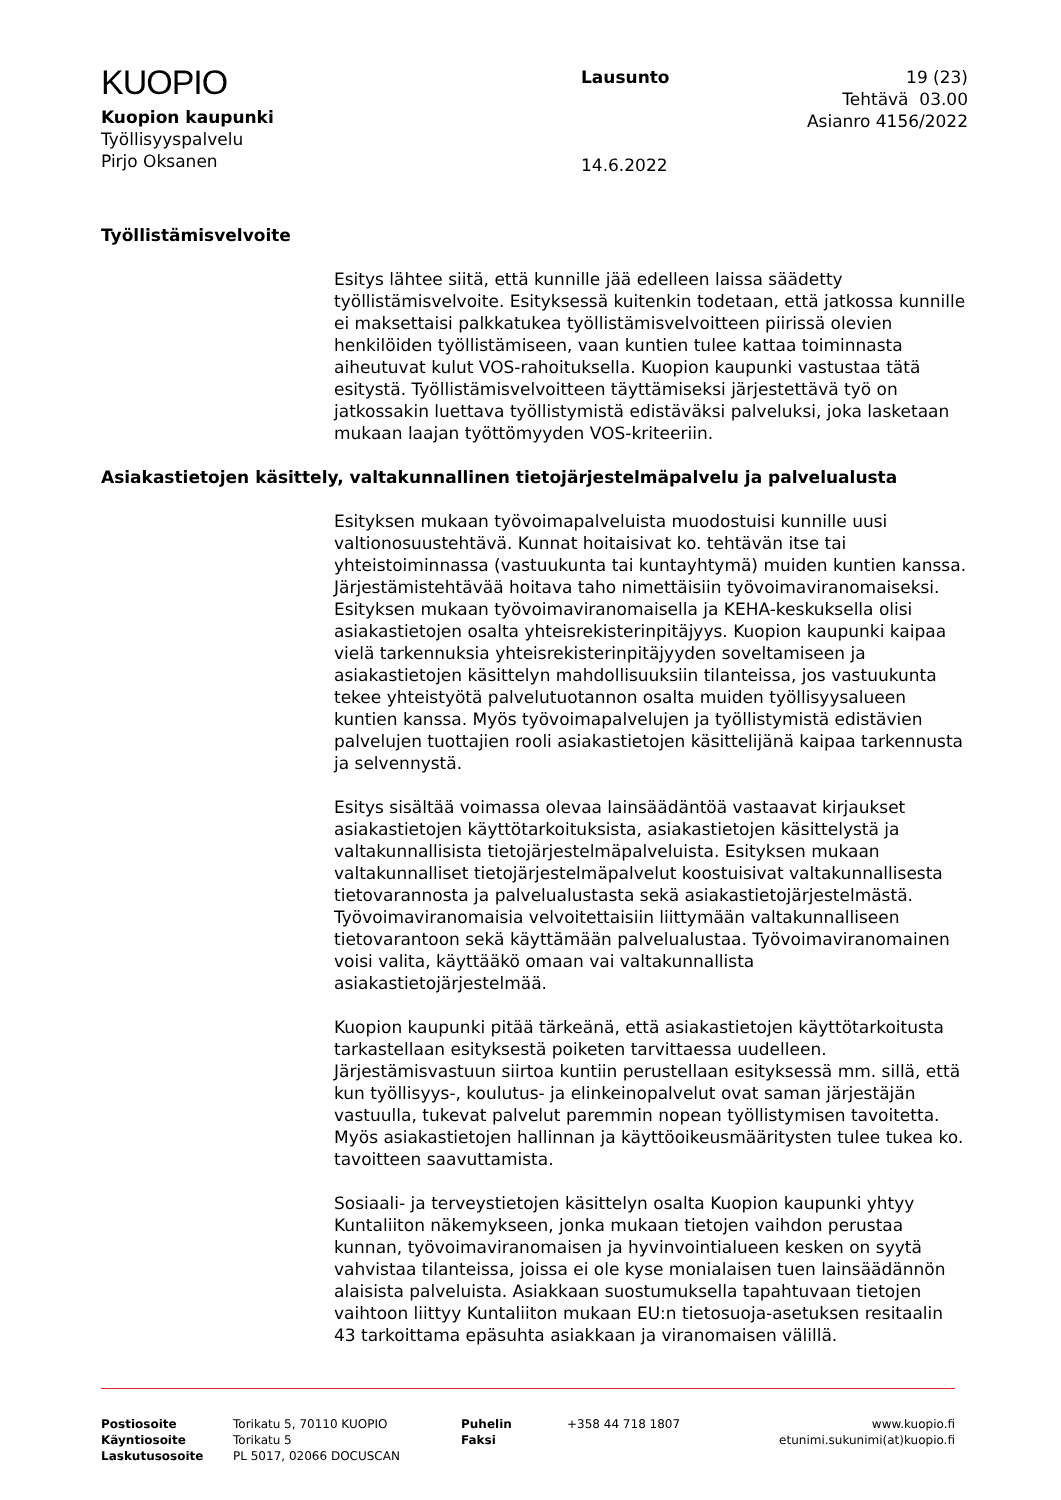KUOPIO
Kuopion kaupunki
Työllisyyspalvelu
Pirjo Oksanen
Lausunto
14.6.2022
19 (23)
Tehtävä 03.00
Asianro 4156/2022
Työllistämisvelvoite
Esitys lähtee siitä, että kunnille jää edelleen laissa säädetty työllistämisvelvoite. Esityksessä kuitenkin todetaan, että jatkossa kunnille ei maksettaisi palkkatukea työllistämisvelvoitteen piirissä olevien henkilöiden työllistämiseen, vaan kuntien tulee kattaa toiminnasta aiheutuvat kulut VOS-rahoituksella. Kuopion kaupunki vastustaa tätä esitystä. Työllistämisvelvoitteen täyttämiseksi järjestettävä työ on jatkossakin luettava työllistymistä edistäväksi palveluksi, joka lasketaan mukaan laajan työttömyyden VOS-kriteeriin.
Asiakastietojen käsittely, valtakunnallinen tietojärjestelmäpalvelu ja palvelualusta
Esityksen mukaan työvoimapalveluista muodostuisi kunnille uusi valtionosuustehtävä. Kunnat hoitaisivat ko. tehtävän itse tai yhteistoiminnassa (vastuukunta tai kuntayhtymä) muiden kuntien kanssa. Järjestämistehtävää hoitava taho nimettäisiin työvoimaviranomaiseksi. Esityksen mukaan työvoimaviranomaisella ja KEHA-keskuksella olisi asiakastietojen osalta yhteisrekisterinpitäjyys. Kuopion kaupunki kaipaa vielä tarkennuksia yhteisrekisterinpitäjyyden soveltamiseen ja asiakastietojen käsittelyn mahdollisuuksiin tilanteissa, jos vastuukunta tekee yhteistyötä palvelutuotannon osalta muiden työllisyysalueen kuntien kanssa. Myös työvoimapalvelujen ja työllistymistä edistävien palvelujen tuottajien rooli asiakastietojen käsittelijänä kaipaa tarkennusta ja selvennystä.
Esitys sisältää voimassa olevaa lainsäädäntöä vastaavat kirjaukset asiakastietojen käyttötarkoituksista, asiakastietojen käsittelystä ja valtakunnallisista tietojärjestelmäpalveluista. Esityksen mukaan valtakunnalliset tietojärjestelmäpalvelut koostuisivat valtakunnallisesta tietovarannosta ja palvelualustasta sekä asiakastietojärjestelmästä. Työvoimaviranomaisia velvoitettaisiin liittymään valtakunnalliseen tietovarantoon sekä käyttämään palvelualustaa. Työvoimaviranomainen voisi valita, käyttääkö omaan vai valtakunnallista asiakastietojärjestelmää.
Kuopion kaupunki pitää tärkeänä, että asiakastietojen käyttötarkoitusta tarkastellaan esityksestä poiketen tarvittaessa uudelleen. Järjestämisvastuun siirtoa kuntiin perustellaan esityksessä mm. sillä, että kun työllisyys-, koulutus- ja elinkeinopalvelut ovat saman järjestäjän vastuulla, tukevat palvelut paremmin nopean työllistymisen tavoitetta. Myös asiakastietojen hallinnan ja käyttöoikeusmääritysten tulee tukea ko. tavoitteen saavuttamista.
Sosiaali- ja terveystietojen käsittelyn osalta Kuopion kaupunki yhtyy Kuntaliiton näkemykseen, jonka mukaan tietojen vaihdon perustaa kunnan, työvoimaviranomaisen ja hyvinvointialueen kesken on syytä vahvistaa tilanteissa, joissa ei ole kyse monialaisen tuen lainsäädännön alaisista palveluista. Asiakkaan suostumuksella tapahtuvaan tietojen vaihtoon liittyy Kuntaliiton mukaan EU:n tietosuoja-asetuksen resitaalin 43 tarkoittama epäsuhta asiakkaan ja viranomaisen välillä.
Postiosoite
Käyntiosoite
Laskutusosoite
Torikatu 5, 70110 KUOPIO
Torikatu 5
PL 5017, 02066 DOCUSCAN
Puhelin
Faksi
+358 44 718 1807 www.kuopio.fi
etunimi.sukunimi(at)kuopio.fi